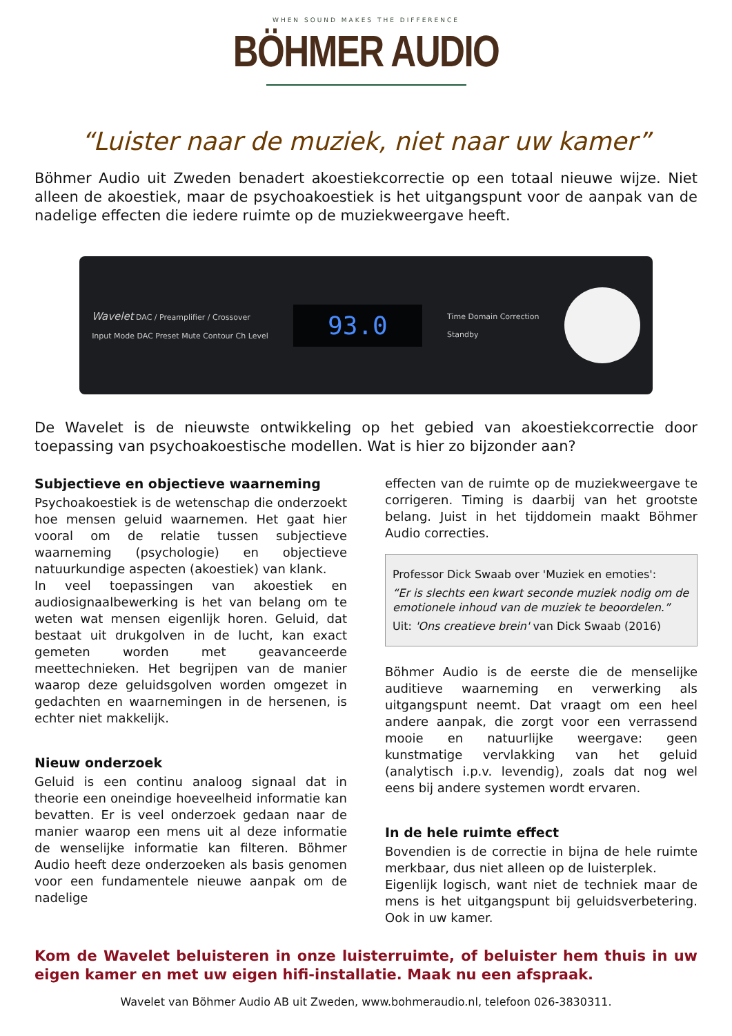WHEN SOUND MAKES THE DIFFERENCE
BÖHMER AUDIO
“Luister naar de muziek, niet naar uw kamer”
Böhmer Audio uit Zweden benadert akoestiekcorrectie op een totaal nieuwe wijze. Niet alleen de akoestiek, maar de psychoakoestiek is het uitgangspunt voor de aanpak van de nadelige effecten die iedere ruimte op de muziekweergave heeft.
Wavelet DAC / Preamplifier / Crossover
Input Mode DAC Preset Mute Contour Ch Level
93.0
Time Domain Correction
Standby
De Wavelet is de nieuwste ontwikkeling op het gebied van akoestiekcorrectie door toepassing van psychoakoestische modellen. Wat is hier zo bijzonder aan?
Subjectieve en objectieve waarneming
Psychoakoestiek is de wetenschap die onderzoekt hoe mensen geluid waarnemen. Het gaat hier vooral om de relatie tussen subjectieve waarneming (psychologie) en objectieve natuurkundige aspecten (akoestiek) van klank.
In veel toepassingen van akoestiek en audiosignaalbewerking is het van belang om te weten wat mensen eigenlijk horen. Geluid, dat bestaat uit drukgolven in de lucht, kan exact gemeten worden met geavanceerde meettechnieken. Het begrijpen van de manier waarop deze geluidsgolven worden omgezet in gedachten en waarnemingen in de hersenen, is echter niet makkelijk.
Nieuw onderzoek
Geluid is een continu analoog signaal dat in theorie een oneindige hoeveelheid informatie kan bevatten. Er is veel onderzoek gedaan naar de manier waarop een mens uit al deze informatie de wenselijke informatie kan filteren. Böhmer Audio heeft deze onderzoeken als basis genomen voor een fundamentele nieuwe aanpak om de nadelige
effecten van de ruimte op de muziekweergave te corrigeren. Timing is daarbij van het grootste belang. Juist in het tijddomein maakt Böhmer Audio correcties.
Professor Dick Swaab over 'Muziek en emoties':
“Er is slechts een kwart seconde muziek nodig om de emotionele inhoud van de muziek te beoordelen.”
Uit: 'Ons creatieve brein' van Dick Swaab (2016)
Böhmer Audio is de eerste die de menselijke auditieve waarneming en verwerking als uitgangspunt neemt. Dat vraagt om een heel andere aanpak, die zorgt voor een verrassend mooie en natuurlijke weergave: geen kunstmatige vervlakking van het geluid (analytisch i.p.v. levendig), zoals dat nog wel eens bij andere systemen wordt ervaren.
In de hele ruimte effect
Bovendien is de correctie in bijna de hele ruimte merkbaar, dus niet alleen op de luisterplek.
Eigenlijk logisch, want niet de techniek maar de mens is het uitgangspunt bij geluidsverbetering. Ook in uw kamer.
Kom de Wavelet beluisteren in onze luisterruimte, of beluister hem thuis in uw eigen kamer en met uw eigen hifi-installatie. Maak nu een afspraak.
Wavelet van Böhmer Audio AB uit Zweden, www.bohmeraudio.nl, telefoon 026-3830311.